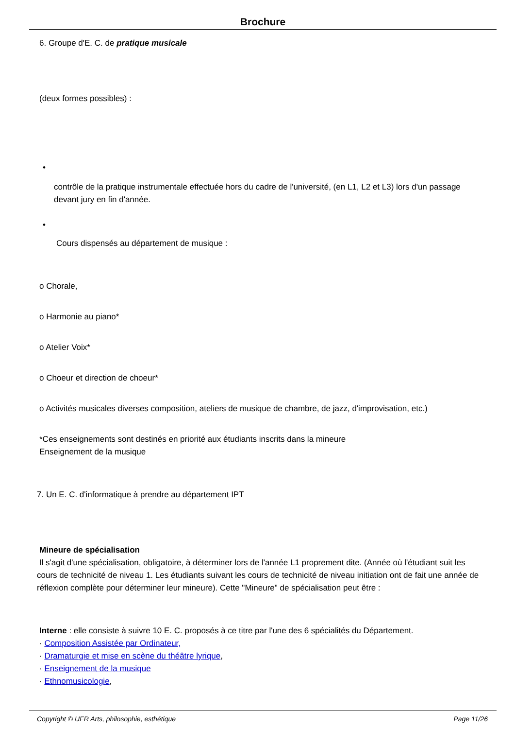Brochure
6. Groupe d'E. C. de pratique musicale
(deux formes possibles) :
•
contrôle de la pratique instrumentale effectuée hors du cadre de l'université, (en L1, L2 et L3) lors d'un passage devant jury en fin d'année.
•
Cours dispensés au département de musique :
o Chorale,
o Harmonie au piano*
o Atelier Voix*
o Choeur et direction de choeur*
o Activités musicales diverses composition, ateliers de musique de chambre, de jazz, d'improvisation, etc.)
*Ces enseignements sont destinés en priorité aux étudiants inscrits dans la mineure
Enseignement de la musique
7. Un E. C. d'informatique à prendre au département IPT
Mineure de spécialisation
Il s'agit d'une spécialisation, obligatoire, à déterminer lors de l'année L1 proprement dite. (Année où l'étudiant suit les cours de technicité de niveau 1. Les étudiants suivant les cours de technicité de niveau initiation ont de fait une année de réflexion complète pour déterminer leur mineure). Cette "Mineure" de spécialisation peut être :
Interne : elle consiste à suivre 10 E. C. proposés à ce titre par l'une des 6 spécialités du Département.
· Composition Assistée par Ordinateur,
· Dramaturgie et mise en scène du théâtre lyrique,
· Enseignement de la musique
· Ethnomusicologie,
Copyright © UFR Arts, philosophie, esthétique Page 11/26